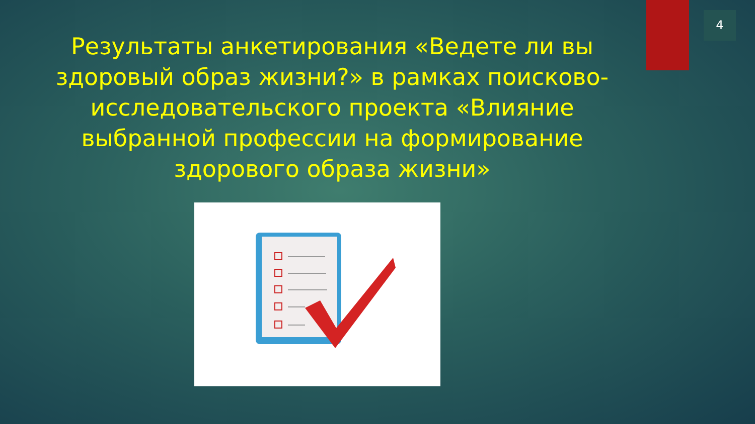4
Результаты анкетирования «Ведете ли вы здоровый образ жизни?» в рамках поисково- исследовательского проекта «Влияние выбранной профессии на формирование здорового образа жизни»